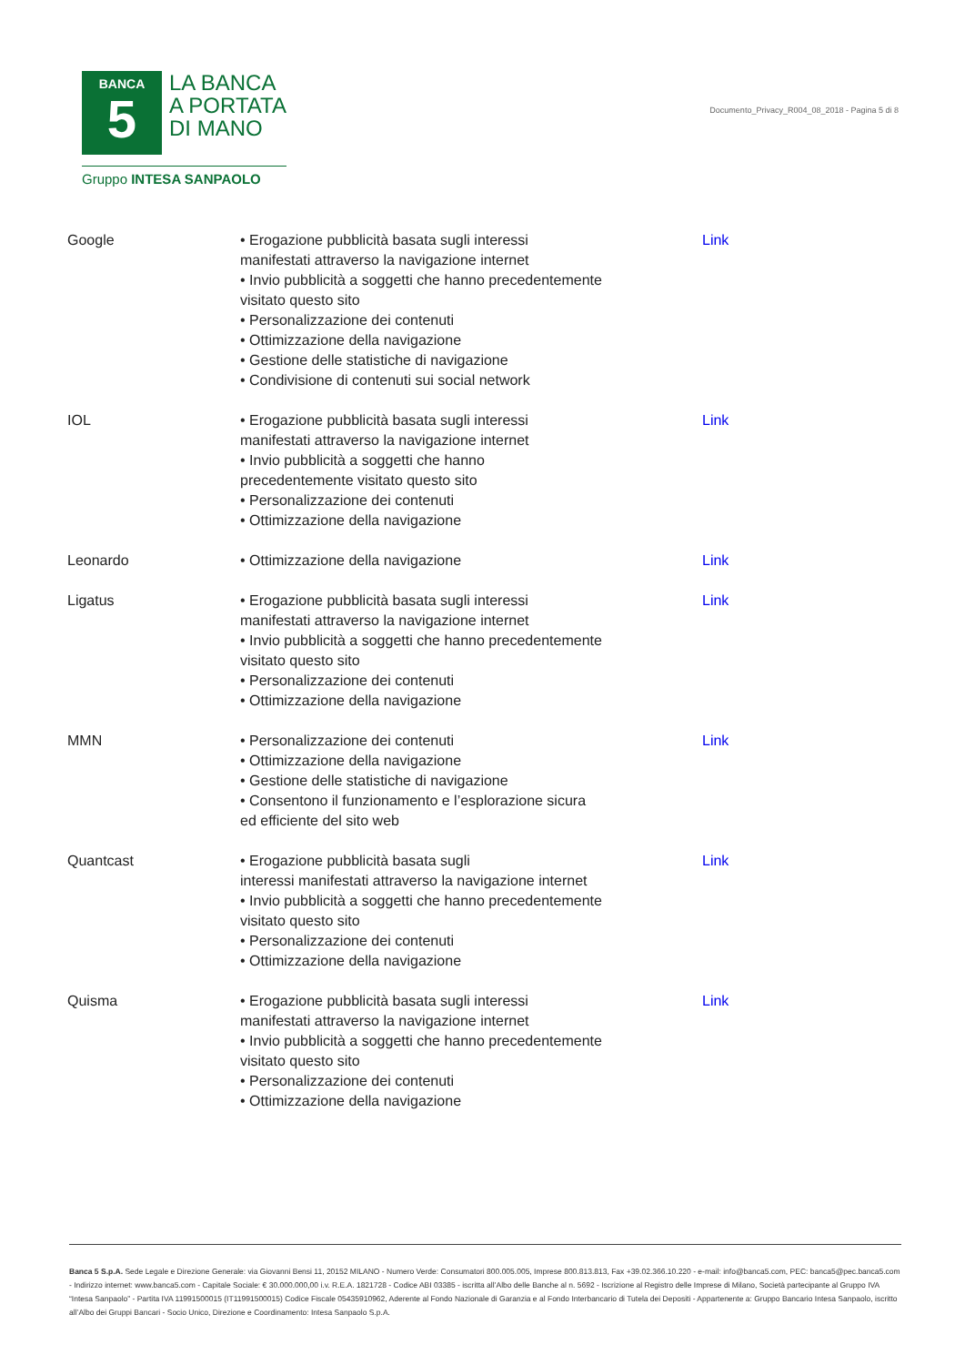BANCA
5
LA BANCA
A PORTATA
DI MANO
Gruppo INTESA SANPAOLO
Documento_Privacy_R004_08_2018 - Pagina 5 di 8
| Google | • Erogazione pubblicità basata sugli interessi manifestati attraverso la navigazione internet • Invio pubblicità a soggetti che hanno precedentemente visitato questo sito • Personalizzazione dei contenuti • Ottimizzazione della navigazione • Gestione delle statistiche di navigazione • Condivisione di contenuti sui social network | Link |
| IOL | • Erogazione pubblicità basata sugli interessi manifestati attraverso la navigazione internet • Invio pubblicità a soggetti che hanno precedentemente visitato questo sito • Personalizzazione dei contenuti • Ottimizzazione della navigazione | Link |
| Leonardo | • Ottimizzazione della navigazione | Link |
| Ligatus | • Erogazione pubblicità basata sugli interessi manifestati attraverso la navigazione internet • Invio pubblicità a soggetti che hanno precedentemente visitato questo sito • Personalizzazione dei contenuti • Ottimizzazione della navigazione | Link |
| MMN | • Personalizzazione dei contenuti • Ottimizzazione della navigazione • Gestione delle statistiche di navigazione • Consentono il funzionamento e l’esplorazione sicura ed efficiente del sito web | Link |
| Quantcast | • Erogazione pubblicità basata sugli interessi manifestati attraverso la navigazione internet • Invio pubblicità a soggetti che hanno precedentemente visitato questo sito • Personalizzazione dei contenuti • Ottimizzazione della navigazione | Link |
| Quisma | • Erogazione pubblicità basata sugli interessi manifestati attraverso la navigazione internet • Invio pubblicità a soggetti che hanno precedentemente visitato questo sito • Personalizzazione dei contenuti • Ottimizzazione della navigazione | Link |
Banca 5 S.p.A. Sede Legale e Direzione Generale: via Giovanni Bensi 11, 20152 MILANO - Numero Verde: Consumatori 800.005.005, Imprese 800.813.813, Fax +39.02.366.10.220 - e-mail: info@banca5.com, PEC: banca5@pec.banca5.com - Indirizzo internet: www.banca5.com - Capitale Sociale: € 30.000.000,00 i.v. R.E.A. 1821728 - Codice ABI 03385 - iscritta all’Albo delle Banche al n. 5692 - Iscrizione al Registro delle Imprese di Milano, Società partecipante al Gruppo IVA “Intesa Sanpaolo” - Partita IVA 11991500015 (IT11991500015) Codice Fiscale 05435910962, Aderente al Fondo Nazionale di Garanzia e al Fondo Interbancario di Tutela dei Depositi - Appartenente a: Gruppo Bancario Intesa Sanpaolo, iscritto all’Albo dei Gruppi Bancari - Socio Unico, Direzione e Coordinamento: Intesa Sanpaolo S.p.A.